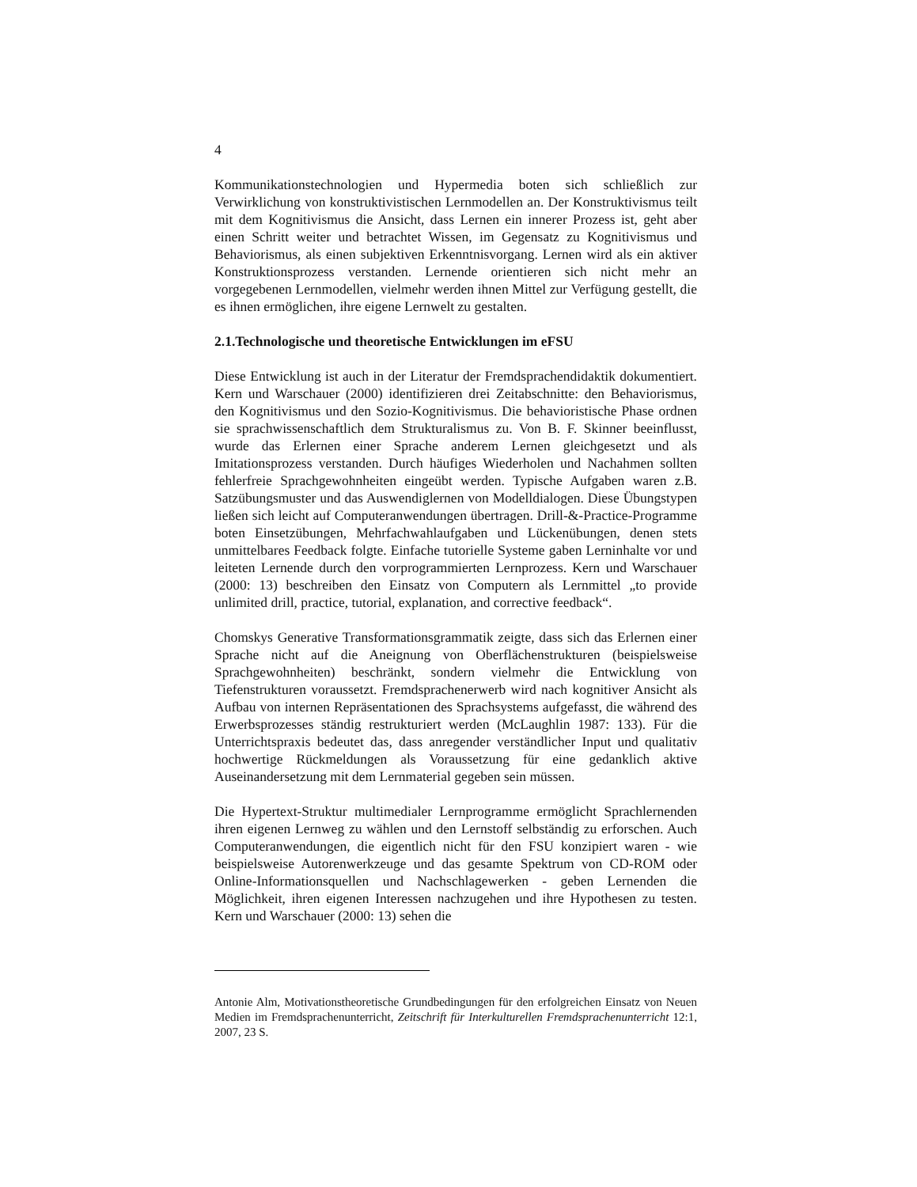4
Kommunikationstechnologien und Hypermedia boten sich schließlich zur Verwirklichung von konstruktivistischen Lernmodellen an. Der Konstruktivismus teilt mit dem Kognitivismus die Ansicht, dass Lernen ein innerer Prozess ist, geht aber einen Schritt weiter und betrachtet Wissen, im Gegensatz zu Kognitivismus und Behaviorismus, als einen subjektiven Erkenntnisvorgang. Lernen wird als ein aktiver Konstruktionsprozess verstanden. Lernende orientieren sich nicht mehr an vorgegebenen Lernmodellen, vielmehr werden ihnen Mittel zur Verfügung gestellt, die es ihnen ermöglichen, ihre eigene Lernwelt zu gestalten.
2.1.Technologische und theoretische Entwicklungen im eFSU
Diese Entwicklung ist auch in der Literatur der Fremdsprachendidaktik dokumentiert. Kern und Warschauer (2000) identifizieren drei Zeitabschnitte: den Behaviorismus, den Kognitivismus und den Sozio-Kognitivismus. Die behavioristische Phase ordnen sie sprachwissenschaftlich dem Strukturalismus zu. Von B. F. Skinner beeinflusst, wurde das Erlernen einer Sprache anderem Lernen gleichgesetzt und als Imitationsprozess verstanden. Durch häufiges Wiederholen und Nachahmen sollten fehlerfreie Sprachgewohnheiten eingeübt werden. Typische Aufgaben waren z.B. Satzübungsmuster und das Auswendiglernen von Modelldialogen. Diese Übungstypen ließen sich leicht auf Computeranwendungen übertragen. Drill-&-Practice-Programme boten Einsetzübungen, Mehrfachwahlaufgaben und Lückenübungen, denen stets unmittelbares Feedback folgte. Einfache tutorielle Systeme gaben Lerninhalte vor und leiteten Lernende durch den vorprogrammierten Lernprozess. Kern und Warschauer (2000: 13) beschreiben den Einsatz von Computern als Lernmittel „to provide unlimited drill, practice, tutorial, explanation, and corrective feedback“.
Chomskys Generative Transformationsgrammatik zeigte, dass sich das Erlernen einer Sprache nicht auf die Aneignung von Oberflächenstrukturen (beispielsweise Sprachgewohnheiten) beschränkt, sondern vielmehr die Entwicklung von Tiefenstrukturen voraussetzt. Fremdsprachenerwerb wird nach kognitiver Ansicht als Aufbau von internen Repräsentationen des Sprachsystems aufgefasst, die während des Erwerbsprozesses ständig restrukturiert werden (McLaughlin 1987: 133). Für die Unterrichtspraxis bedeutet das, dass anregender verständlicher Input und qualitativ hochwertige Rückmeldungen als Voraussetzung für eine gedanklich aktive Auseinandersetzung mit dem Lernmaterial gegeben sein müssen.
Die Hypertext-Struktur multimedialer Lernprogramme ermöglicht Sprachlernenden ihren eigenen Lernweg zu wählen und den Lernstoff selbständig zu erforschen. Auch Computeranwendungen, die eigentlich nicht für den FSU konzipiert waren - wie beispielsweise Autorenwerkzeuge und das gesamte Spektrum von CD-ROM oder Online-Informationsquellen und Nachschlagewerken - geben Lernenden die Möglichkeit, ihren eigenen Interessen nachzugehen und ihre Hypothesen zu testen. Kern und Warschauer (2000: 13) sehen die
Antonie Alm, Motivationstheoretische Grundbedingungen für den erfolgreichen Einsatz von Neuen Medien im Fremdsprachenunterricht, Zeitschrift für Interkulturellen Fremdsprachenunterricht 12:1, 2007, 23 S.